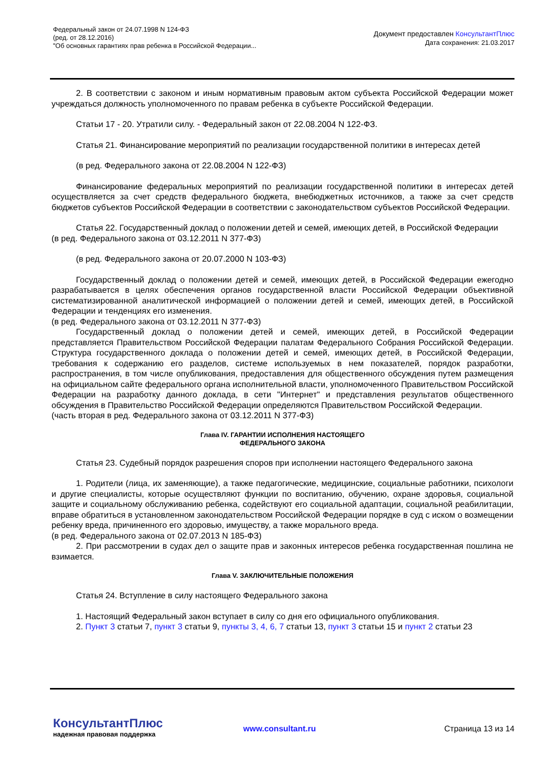Федеральный закон от 24.07.1998 N 124-ФЗ
(ред. от 28.12.2016)
"Об основных гарантиях прав ребенка в Российской Федерации...
Документ предоставлен КонсультантПлюс
Дата сохранения: 21.03.2017
2. В соответствии с законом и иным нормативным правовым актом субъекта Российской Федерации может учреждаться должность уполномоченного по правам ребенка в субъекте Российской Федерации.
Статьи 17 - 20. Утратили силу. - Федеральный закон от 22.08.2004 N 122-ФЗ.
Статья 21. Финансирование мероприятий по реализации государственной политики в интересах детей
(в ред. Федерального закона от 22.08.2004 N 122-ФЗ)
Финансирование федеральных мероприятий по реализации государственной политики в интересах детей осуществляется за счет средств федерального бюджета, внебюджетных источников, а также за счет средств бюджетов субъектов Российской Федерации в соответствии с законодательством субъектов Российской Федерации.
Статья 22. Государственный доклад о положении детей и семей, имеющих детей, в Российской Федерации
(в ред. Федерального закона от 03.12.2011 N 377-ФЗ)
(в ред. Федерального закона от 20.07.2000 N 103-ФЗ)
Государственный доклад о положении детей и семей, имеющих детей, в Российской Федерации ежегодно разрабатывается в целях обеспечения органов государственной власти Российской Федерации объективной систематизированной аналитической информацией о положении детей и семей, имеющих детей, в Российской Федерации и тенденциях его изменения.
(в ред. Федерального закона от 03.12.2011 N 377-ФЗ)
Государственный доклад о положении детей и семей, имеющих детей, в Российской Федерации представляется Правительством Российской Федерации палатам Федерального Собрания Российской Федерации. Структура государственного доклада о положении детей и семей, имеющих детей, в Российской Федерации, требования к содержанию его разделов, системе используемых в нем показателей, порядок разработки, распространения, в том числе опубликования, предоставления для общественного обсуждения путем размещения на официальном сайте федерального органа исполнительной власти, уполномоченного Правительством Российской Федерации на разработку данного доклада, в сети "Интернет" и представления результатов общественного обсуждения в Правительство Российской Федерации определяются Правительством Российской Федерации.
(часть вторая в ред. Федерального закона от 03.12.2011 N 377-ФЗ)
Глава IV. ГАРАНТИИ ИСПОЛНЕНИЯ НАСТОЯЩЕГО
ФЕДЕРАЛЬНОГО ЗАКОНА
Статья 23. Судебный порядок разрешения споров при исполнении настоящего Федерального закона
1. Родители (лица, их заменяющие), а также педагогические, медицинские, социальные работники, психологи и другие специалисты, которые осуществляют функции по воспитанию, обучению, охране здоровья, социальной защите и социальному обслуживанию ребенка, содействуют его социальной адаптации, социальной реабилитации, вправе обратиться в установленном законодательством Российской Федерации порядке в суд с иском о возмещении ребенку вреда, причиненного его здоровью, имуществу, а также морального вреда.
(в ред. Федерального закона от 02.07.2013 N 185-ФЗ)
2. При рассмотрении в судах дел о защите прав и законных интересов ребенка государственная пошлина не взимается.
Глава V. ЗАКЛЮЧИТЕЛЬНЫЕ ПОЛОЖЕНИЯ
Статья 24. Вступление в силу настоящего Федерального закона
1. Настоящий Федеральный закон вступает в силу со дня его официального опубликования.
2. Пункт 3 статьи 7, пункт 3 статьи 9, пункты 3, 4, 6, 7 статьи 13, пункт 3 статьи 15 и пункт 2 статьи 23
КонсультантПлюс
надежная правовая поддержка
www.consultant.ru Страница 13 из 14